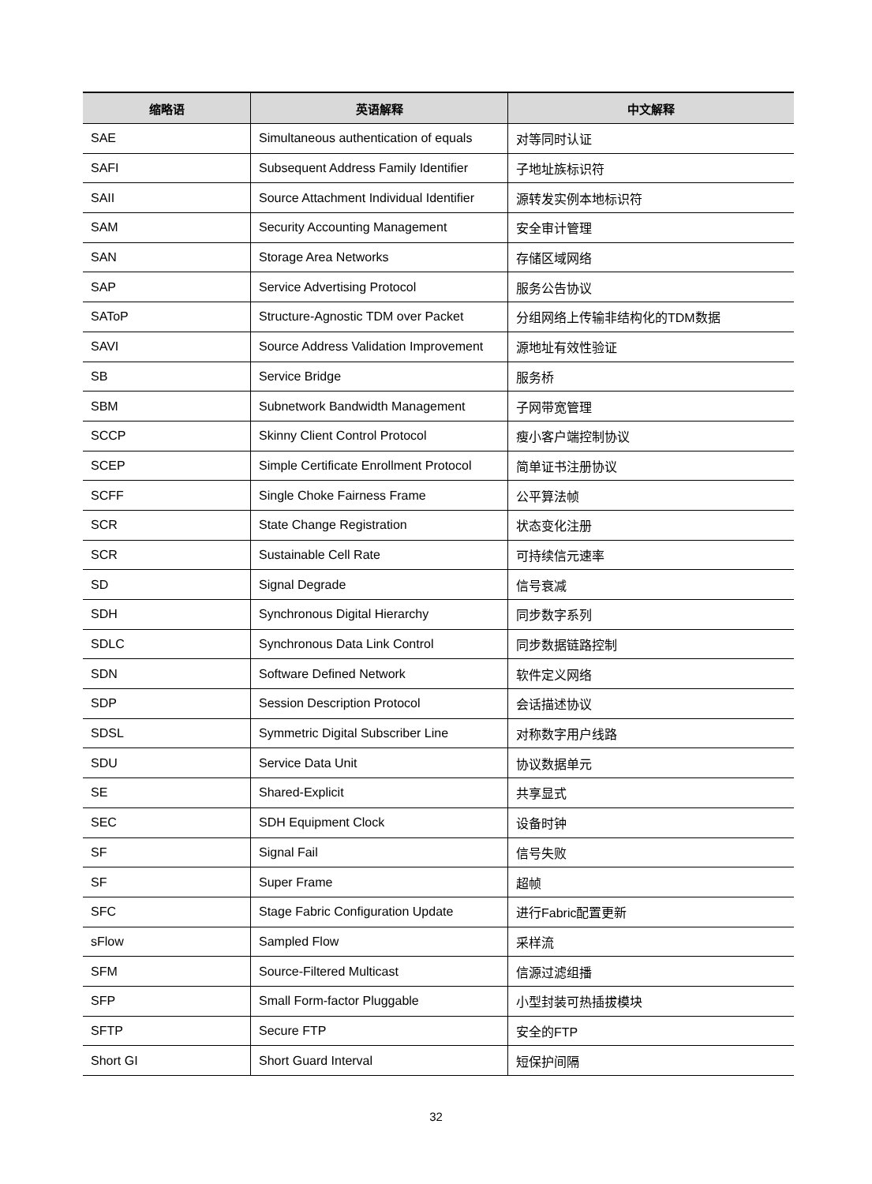| 缩略语 | 英语解释 | 中文解释 |
| --- | --- | --- |
| SAE | Simultaneous authentication of equals | 对等同时认证 |
| SAFI | Subsequent Address Family Identifier | 子地址族标识符 |
| SAII | Source Attachment Individual Identifier | 源转发实例本地标识符 |
| SAM | Security Accounting Management | 安全审计管理 |
| SAN | Storage Area Networks | 存储区域网络 |
| SAP | Service Advertising Protocol | 服务公告协议 |
| SAToP | Structure-Agnostic TDM over Packet | 分组网络上传输非结构化的TDM数据 |
| SAVI | Source Address Validation Improvement | 源地址有效性验证 |
| SB | Service Bridge | 服务桥 |
| SBM | Subnetwork Bandwidth Management | 子网带宽管理 |
| SCCP | Skinny Client Control Protocol | 瘦小客户端控制协议 |
| SCEP | Simple Certificate Enrollment Protocol | 简单证书注册协议 |
| SCFF | Single Choke Fairness Frame | 公平算法帧 |
| SCR | State Change Registration | 状态变化注册 |
| SCR | Sustainable Cell Rate | 可持续信元速率 |
| SD | Signal Degrade | 信号衰减 |
| SDH | Synchronous Digital Hierarchy | 同步数字系列 |
| SDLC | Synchronous Data Link Control | 同步数据链路控制 |
| SDN | Software Defined Network | 软件定义网络 |
| SDP | Session Description Protocol | 会话描述协议 |
| SDSL | Symmetric Digital Subscriber Line | 对称数字用户线路 |
| SDU | Service Data Unit | 协议数据单元 |
| SE | Shared-Explicit | 共享显式 |
| SEC | SDH Equipment Clock | 设备时钟 |
| SF | Signal Fail | 信号失败 |
| SF | Super Frame | 超帧 |
| SFC | Stage Fabric Configuration Update | 进行Fabric配置更新 |
| sFlow | Sampled Flow | 采样流 |
| SFM | Source-Filtered Multicast | 信源过滤组播 |
| SFP | Small Form-factor Pluggable | 小型封装可热插拔模块 |
| SFTP | Secure FTP | 安全的FTP |
| Short GI | Short Guard Interval | 短保护间隔 |
32